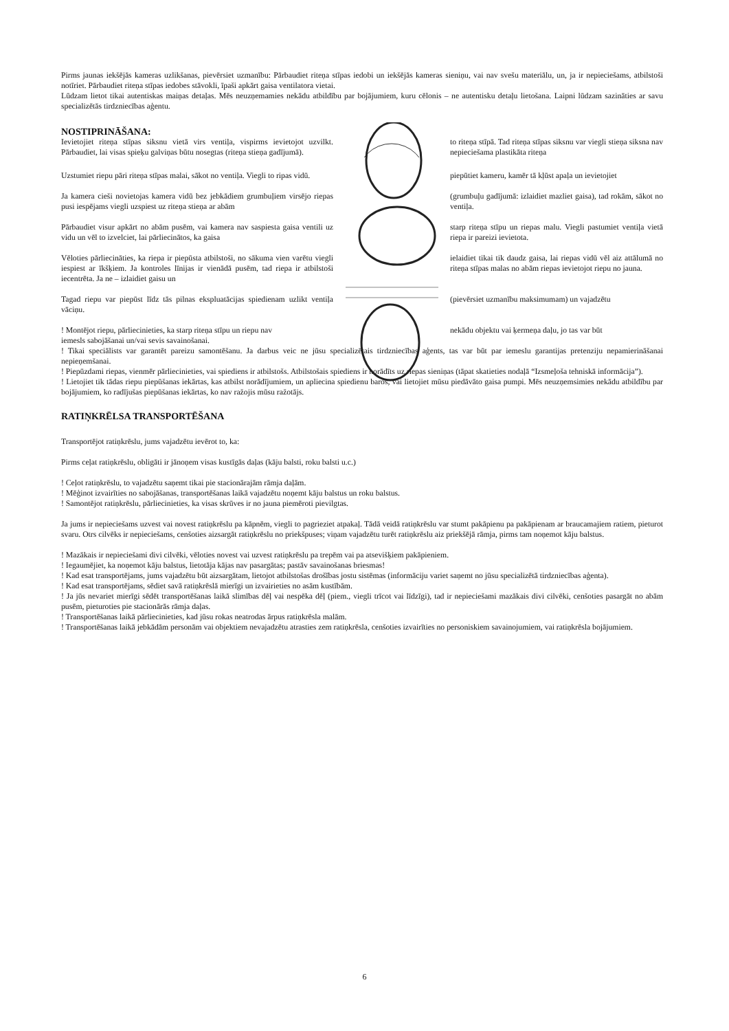Pirms jaunas iekšējās kameras uzlikšanas, pievērsiet uzmanību: Pārbaudiet riteņa stīpas iedobi un iekšējās kameras sieniņu, vai nav svešu materiālu, un, ja ir nepieciešams, atbilstoši notīriet. Pārbaudiet riteņa stīpas iedobes stāvokli, īpaši apkārt gaisa ventilatora vietai.
Lūdzam lietot tikai autentiskas maiņas detaļas. Mēs neuzņemamies nekādu atbildību par bojājumiem, kuru cēlonis – ne autentisku detaļu lietošana. Laipni lūdzam sazināties ar savu specializētās tirdzniecības aģentu.
NOSTIPRINĀŠANA:
Ievietojiet riteņa stīpas siksnu vietā virs ventiļa, vispirms ievietojot uzvilkt. Pārbaudiet, lai visas spieķu galviņas būtu nosegtas (riteņa stieņa gadījumā).
to riteņa stīpā. Tad riteņa stīpas siksnu var viegli stieņa siksna nav nepieciešama plastikāta riteņa
Uzstumiet riepu pāri riteņa stīpas malai, sākot no ventiļa. Viegli to ripas vidū.
piepūtiet kameru, kamēr tā kļūst apaļa un ievietojiet
Ja kamera cieši novietojas kamera vidū bez jebkādiem grumbuļiem virsējo riepas pusi iespējams viegli uzspiest uz riteņa stieņa ar abām
(grumbuļu gadījumā: izlaidiet mazliet gaisa), tad rokām, sākot no ventiļa.
Pārbaudiet visur apkārt no abām pusēm, vai kamera nav saspiesta gaisa ventili uz vidu un vēl to izvelciet, lai pārliecinātos, ka gaisa
starp riteņa stīpu un riepas malu. Viegli pastumiet ventiļa vietā riepa ir pareizi ievietota.
Vēloties pārliecināties, ka riepa ir piepūsta atbilstoši, no sākuma vien varētu viegli iespiest ar īkšķiem. Ja kontroles līnijas ir vienādā pusēm, tad riepa ir atbilstoši iecentrēta. Ja ne – izlaidiet gaisu un
ielaidiet tikai tik daudz gaisa, lai riepas vidū vēl aiz attālumā no riteņa stīpas malas no abām riepas ievietojot riepu no jauna.
Tagad riepu var piepūst līdz tās pilnas ekspluatācijas spiedienam uzlikt ventiļa vāciņu.
(pievērsiet uzmanību maksimumam) un vajadzētu
! Montējot riepu, pārliecinieties, ka starp riteņa stīpu un riepu nav
nekādu objektu vai ķermeņa daļu, jo tas var būt
iemesls sabojāšanai un/vai sevis savainošanai.
! Tikai speciālists var garantēt pareizu samontēšanu. Ja darbus veic ne jūsu specializētais tirdzniecības aģents, tas var būt par iemeslu garantijas pretenziju nepamierināšanai nepieņemšanai.
! Piepūzdami riepas, vienmēr pārliecinieties, vai spiediens ir atbilstošs. Atbilstošais spiediens ir norādīts uz riepas sieniņas (tāpat skatieties nodaļā “Izsmeļoša tehniskā informācija”).
! Lietojiet tik tādas riepu piepūšanas iekārtas, kas atbilst norādījumiem, un apliecina spiedienu baros, vai lietojiet mūsu piedāvāto gaisa pumpi. Mēs neuzņemsimies nekādu atbildību par bojājumiem, ko radījušas piepūšanas iekārtas, ko nav ražojis mūsu ražotājs.
RATIŅKRĒLSA TRANSPORTĒŠANA
Transportējot ratiņkrēslu, jums vajadzētu ievērot to, ka:
Pirms ceļat ratiņkrēslu, obligāti ir jānoņem visas kustīgās daļas (kāju balsti, roku balsti u.c.)
! Ceļot ratiņkrēslu, to vajadzētu saņemt tikai pie stacionārajām rāmja daļām.
! Mēģinot izvairīties no sabojāšanas, transportēšanas laikā vajadzētu noņemt kāju balstus un roku balstus.
! Samontējot ratiņkrēslu, pārliecinieties, ka visas skrūves ir no jauna piemēroti pievilgtas.
Ja jums ir nepieciešams uzvest vai novest ratiņkrēslu pa kāpnēm, viegli to pagrieziet atpakaļ. Tādā veidā ratiņkrēslu var stumt pakāpienu pa pakāpienam ar braucamajiem ratiem, pieturot svaru. Otrs cilvēks ir nepieciešams, cenšoties aizsargāt ratiņkrēslu no priekšpuses; viņam vajadzētu turēt ratiņkrēslu aiz priekšējā rāmja, pirms tam noņemot kāju balstus.
! Mazākais ir nepieciešami divi cilvēki, vēloties novest vai uzvest ratiņkrēslu pa trepēm vai pa atsevišķiem pakāpieniem.
! Iegaumējiet, ka noņemot kāju balstus, lietotāja kājas nav pasargātas; pastāv savainošanas briesmas!
! Kad esat transportējams, jums vajadzētu būt aizsargātam, lietojot atbilstošas drošības jostu sistēmas (informāciju variet saņemt no jūsu specializētā tirdzniecības aģenta).
! Kad esat transportējams, sēdiet savā ratiņkrēslā mierīgi un izvairieties no asām kustībām.
! Ja jūs nevariet mierīgi sēdēt transportēšanas laikā slimības dēļ vai nespēka dēļ (piem., viegli trīcot vai līdzīgi), tad ir nepieciešami mazākais divi cilvēki, cenšoties pasargāt no abām pusēm, pieturoties pie stacionārās rāmja daļas.
! Transportēšanas laikā pārliecinieties, kad jūsu rokas neatrodas ārpus ratiņkrēsla malām.
! Transportēšanas laikā jebkādām personām vai objektiem nevajadzētu atrasties zem ratiņkrēsla, cenšoties izvairīties no personiskiem savainojumiem, vai ratiņkrēsla bojājumiem.
6